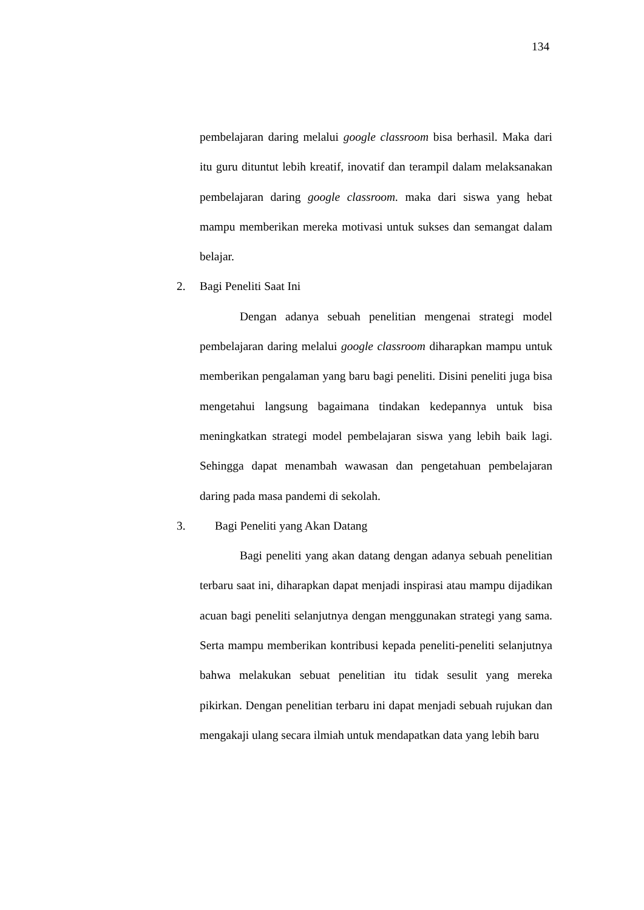134
pembelajaran daring melalui google classroom bisa berhasil. Maka dari itu guru dituntut lebih kreatif, inovatif dan terampil dalam melaksanakan pembelajaran daring google classroom. maka dari siswa yang hebat mampu memberikan mereka motivasi untuk sukses dan semangat dalam belajar.
2. Bagi Peneliti Saat Ini
Dengan adanya sebuah penelitian mengenai strategi model pembelajaran daring melalui google classroom diharapkan mampu untuk memberikan pengalaman yang baru bagi peneliti. Disini peneliti juga bisa mengetahui langsung bagaimana tindakan kedepannya untuk bisa meningkatkan strategi model pembelajaran siswa yang lebih baik lagi. Sehingga dapat menambah wawasan dan pengetahuan pembelajaran daring pada masa pandemi di sekolah.
3. Bagi Peneliti yang Akan Datang
Bagi peneliti yang akan datang dengan adanya sebuah penelitian terbaru saat ini, diharapkan dapat menjadi inspirasi atau mampu dijadikan acuan bagi peneliti selanjutnya dengan menggunakan strategi yang sama. Serta mampu memberikan kontribusi kepada peneliti-peneliti selanjutnya bahwa melakukan sebuat penelitian itu tidak sesulit yang mereka pikirkan. Dengan penelitian terbaru ini dapat menjadi sebuah rujukan dan mengakaji ulang secara ilmiah untuk mendapatkan data yang lebih baru